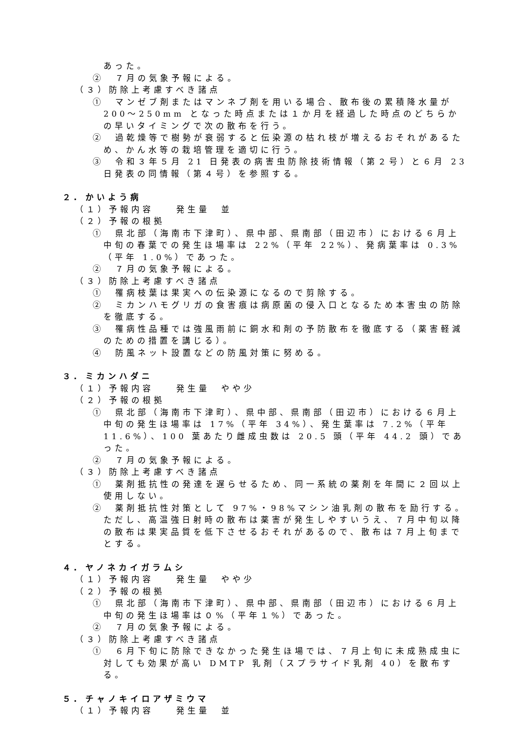あった。
②　７月の気象予報による。
（３）防除上考慮すべき諸点
①　マンゼブ剤またはマンネブ剤を用いる場合、散布後の累積降水量が 200～250mm となった時点または１か月を経過した時点のどちらかの早いタイミングで次の散布を行う。
②　過乾燥等で樹勢が衰弱すると伝染源の枯れ枝が増えるおそれがあるため、かん水等の栽培管理を適切に行う。
③　令和３年５月 21 日発表の病害虫防除技術情報（第２号）と６月 23 日発表の同情報（第４号）を参照する。
２. かいよう病
（１）予報内容　　発生量　並
（２）予報の根拠
①　県北部（海南市下津町）、県中部、県南部（田辺市）における６月上中旬の春葉での発生ほ場率は 22%（平年 22%）、発病葉率は 0.3%（平年 1.0%）であった。
②　７月の気象予報による。
（３）防除上考慮すべき諸点
①　罹病枝葉は果実への伝染源になるので剪除する。
②　ミカンハモグリガの食害痕は病原菌の侵入口となるため本害虫の防除を徹底する。
③　罹病性品種では強風雨前に銅水和剤の予防散布を徹底する（薬害軽減のための措置を講じる）。
④　防風ネット設置などの防風対策に努める。
３. ミカンハダニ
（１）予報内容　　発生量　やや少
（２）予報の根拠
①　県北部（海南市下津町）、県中部、県南部（田辺市）における６月上中旬の発生ほ場率は 17%（平年 34%）、発生葉率は 7.2%（平年 11.6%）、100 葉あたり雌成虫数は 20.5 頭（平年 44.2 頭）であった。
②　７月の気象予報による。
（３）防除上考慮すべき諸点
①　薬剤抵抗性の発達を遅らせるため、同一系統の薬剤を年間に２回以上使用しない。
②　薬剤抵抗性対策として 97%・98%マシン油乳剤の散布を励行する。ただし、高温強日射時の散布は薬害が発生しやすいうえ、７月中旬以降の散布は果実品質を低下させるおそれがあるので、散布は７月上旬までとする。
４. ヤノネカイガラムシ
（１）予報内容　　発生量　やや少
（２）予報の根拠
①　県北部（海南市下津町）、県中部、県南部（田辺市）における６月上中旬の発生ほ場率は０%（平年１%）であった。
②　７月の気象予報による。
（３）防除上考慮すべき諸点
①　６月下旬に防除できなかった発生ほ場では、７月上旬に未成熟成虫に対しても効果が高い DMTP 乳剤（スプラサイド乳剤 40）を散布する。
５. チャノキイロアザミウマ
（１）予報内容　　発生量　並